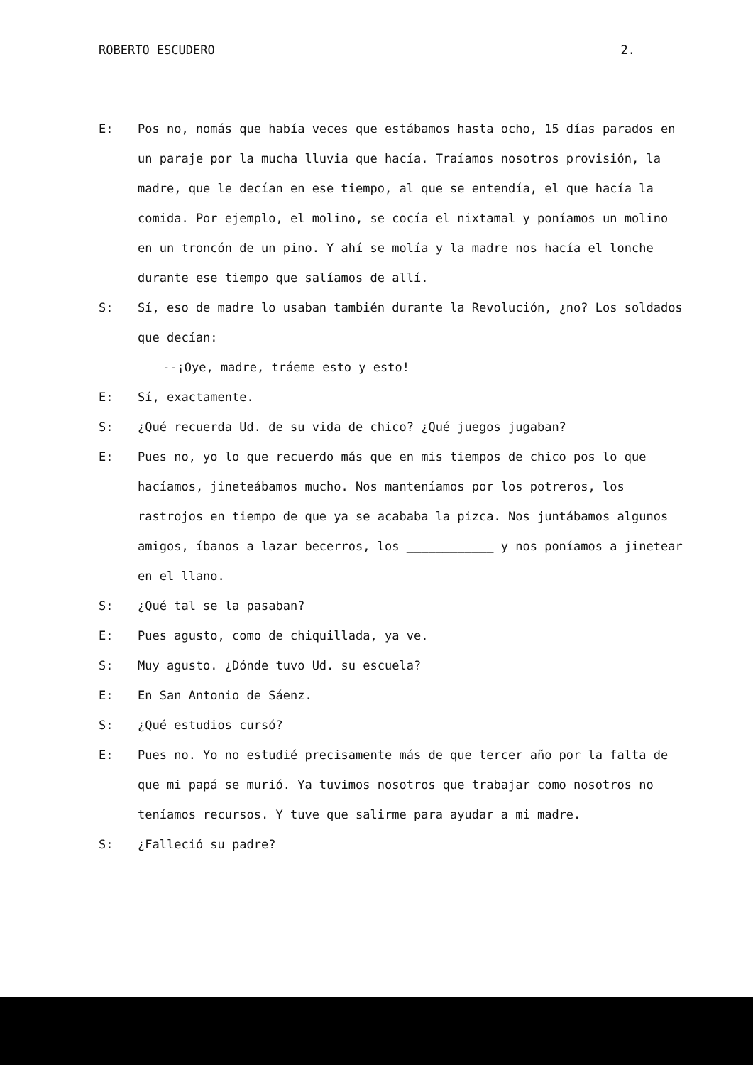ROBERTO ESCUDERO 2.
E: Pos no, nomás que había veces que estábamos hasta ocho, 15 días parados en un paraje por la mucha lluvia que hacía. Traíamos nosotros provisión, la madre, que le decían en ese tiempo, al que se entendía, el que hacía la comida. Por ejemplo, el molino, se cocía el nixtamal y poníamos un molino en un troncón de un pino. Y ahí se molía y la madre nos hacía el lonche durante ese tiempo que salíamos de allí.
S: Sí, eso de madre lo usaban también durante la Revolución, ¿no? Los soldados que decían:
--¡Oye, madre, tráeme esto y esto!
E: Sí, exactamente.
S: ¿Qué recuerda Ud. de su vida de chico? ¿Qué juegos jugaban?
E: Pues no, yo lo que recuerdo más que en mis tiempos de chico pos lo que hacíamos, jineteábamos mucho. Nos manteníamos por los potreros, los rastrojos en tiempo de que ya se acababa la pizca. Nos juntábamos algunos amigos, íbanos a lazar becerros, los ____________ y nos poníamos a jinetear en el llano.
S: ¿Qué tal se la pasaban?
E: Pues agusto, como de chiquillada, ya ve.
S: Muy agusto. ¿Dónde tuvo Ud. su escuela?
E: En San Antonio de Sáenz.
S: ¿Qué estudios cursó?
E: Pues no. Yo no estudié precisamente más de que tercer año por la falta de que mi papá se murió. Ya tuvimos nosotros que trabajar como nosotros no teníamos recursos. Y tuve que salirme para ayudar a mi madre.
S: ¿Falleció su padre?